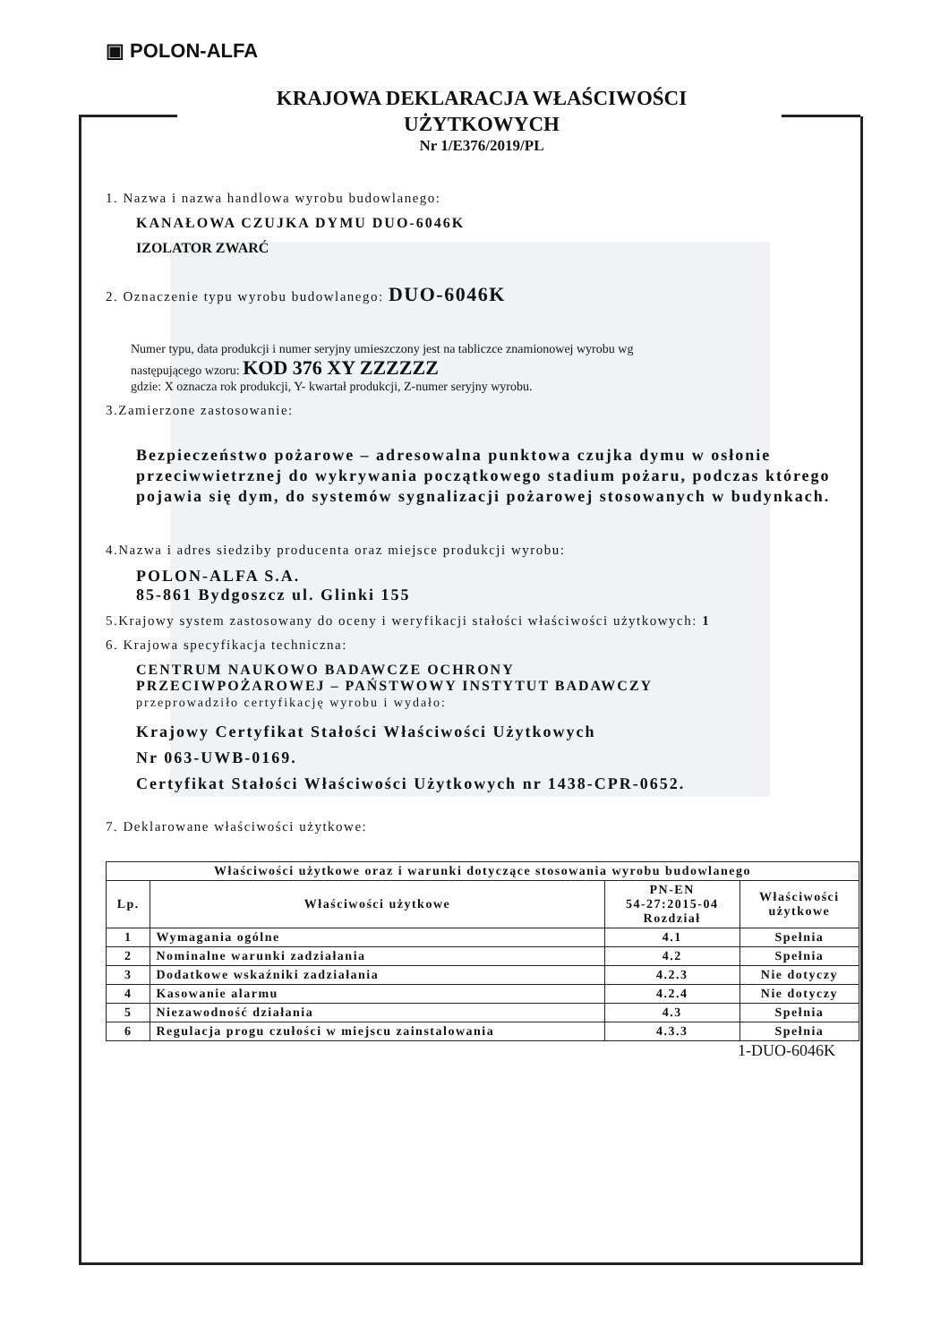▣ POLON-ALFA
KRAJOWA DEKLARACJA WŁAŚCIWOŚCI
UŻYTKOWYCH
Nr 1/E376/2019/PL
1. Nazwa i nazwa handlowa wyrobu budowlanego:
KANAŁOWA CZUJKA DYMU DUO-6046K
IZOLATOR ZWARĆ
2. Oznaczenie typu wyrobu budowlanego: DUO-6046K
Numer typu, data produkcji i numer seryjny umieszczony jest na tabliczce znamionowej wyrobu wg
następującego wzoru: KOD 376 XY ZZZZZZ
gdzie: X oznacza rok produkcji, Y- kwartał produkcji, Z-numer seryjny wyrobu.
3.Zamierzone zastosowanie:
Bezpieczeństwo pożarowe – adresowalna punktowa czujka dymu w osłonie przeciwwietrznej do wykrywania początkowego stadium pożaru, podczas którego pojawia się dym, do systemów sygnalizacji pożarowej stosowanych w budynkach.
4.Nazwa i adres siedziby producenta oraz miejsce produkcji wyrobu:
POLON-ALFA S.A.
85-861 Bydgoszcz ul. Glinki 155
5.Krajowy system zastosowany do oceny i weryfikacji stałości właściwości użytkowych: 1
6. Krajowa specyfikacja techniczna:
CENTRUM NAUKOWO BADAWCZE OCHRONY
PRZECIWPOŻAROWEJ – PAŃSTWOWY INSTYTUT BADAWCZY
przeprowadziło certyfikację wyrobu i wydało:
Krajowy Certyfikat Stałości Właściwości Użytkowych
Nr 063-UWB-0169.
Certyfikat Stałości Właściwości Użytkowych nr 1438-CPR-0652.
7. Deklarowane właściwości użytkowe:
| Właściwości użytkowe oraz i warunki dotyczące stosowania wyrobu budowlanego | | | |
| --- | --- | --- | --- |
| Lp. | Właściwości użytkowe | PN-EN 54-27:2015-04 Rozdział | Właściwości użytkowe |
| 1 | Wymagania ogólne | 4.1 | Spełnia |
| 2 | Nominalne warunki zadziałania | 4.2 | Spełnia |
| 3 | Dodatkowe wskaźniki zadziałania | 4.2.3 | Nie dotyczy |
| 4 | Kasowanie alarmu | 4.2.4 | Nie dotyczy |
| 5 | Niezawodność działania | 4.3 | Spełnia |
| 6 | Regulacja progu czułości w miejscu zainstalowania | 4.3.3 | Spełnia |
1-DUO-6046K